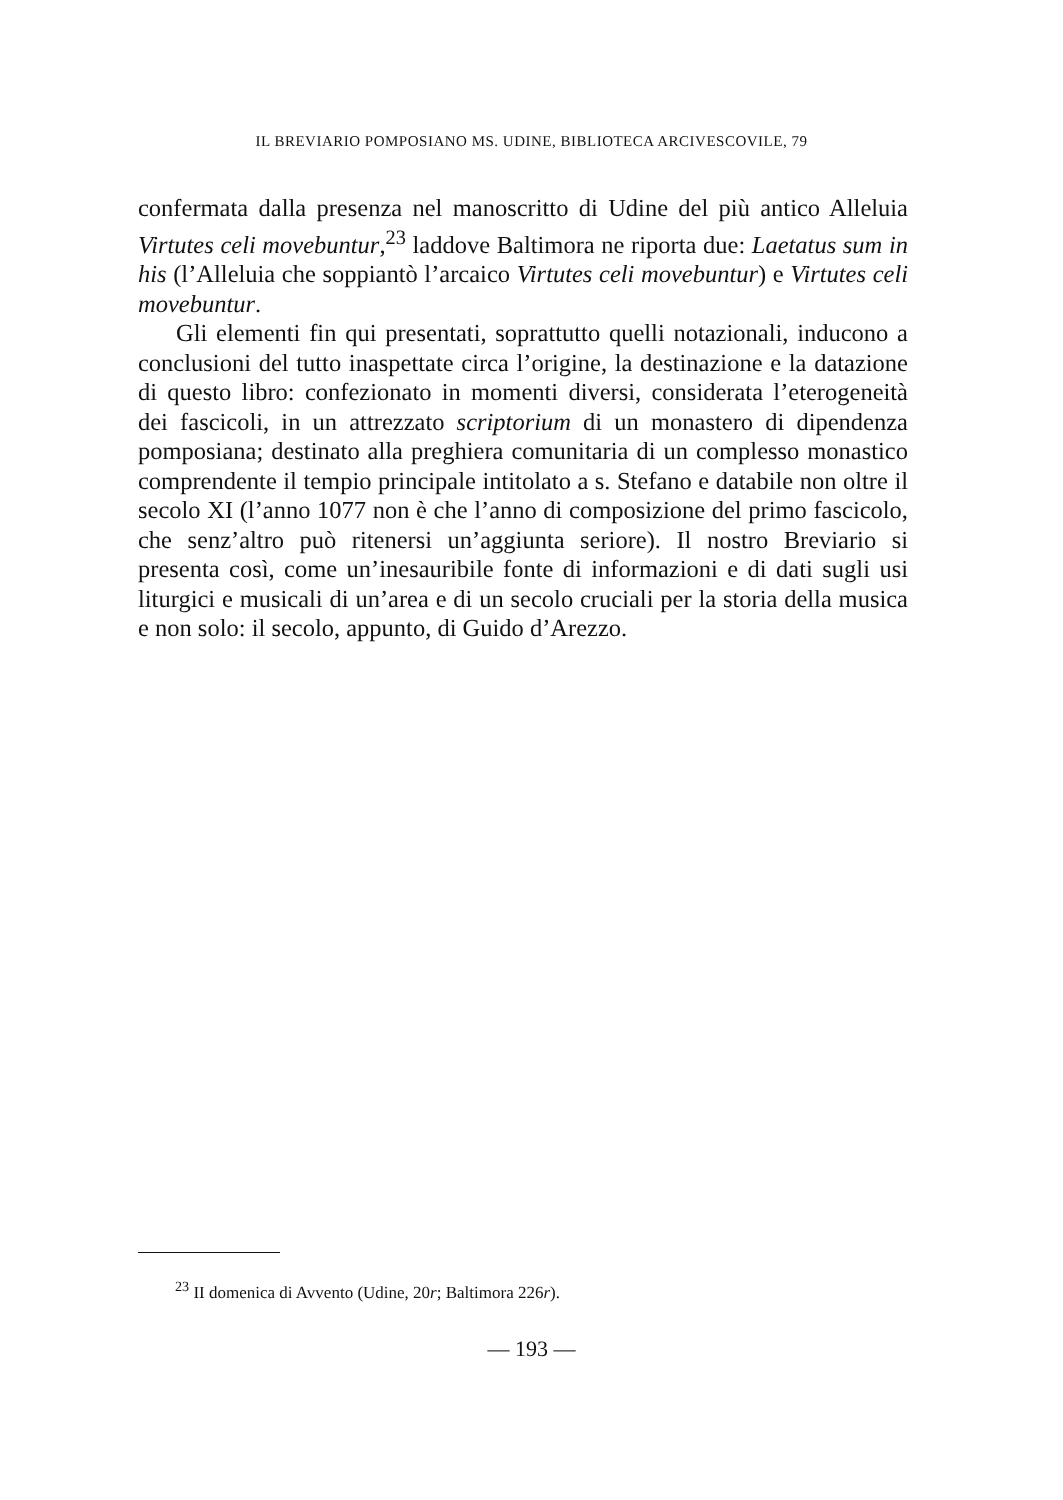IL BREVIARIO POMPOSIANO MS. UDINE, BIBLIOTECA ARCIVESCOVILE, 79
confermata dalla presenza nel manoscritto di Udine del più antico Alleluia Virtutes celi movebuntur,<sup>23</sup> laddove Baltimora ne riporta due: Laetatus sum in his (l’Alleluia che soppiantò l’arcaico Virtutes celi movebuntur) e Virtutes celi movebuntur.
Gli elementi fin qui presentati, soprattutto quelli notazionali, inducono a conclusioni del tutto inaspettate circa l’origine, la destinazione e la datazione di questo libro: confezionato in momenti diversi, considerata l’eterogeneità dei fascicoli, in un attrezzato scriptorium di un monastero di dipendenza pomposiana; destinato alla preghiera comunitaria di un complesso monastico comprendente il tempio principale intitolato a s. Stefano e databile non oltre il secolo XI (l’anno 1077 non è che l’anno di composizione del primo fascicolo, che senz’altro può ritenersi un’aggiunta seriore). Il nostro Breviario si presenta così, come un’inesauribile fonte di informazioni e di dati sugli usi liturgici e musicali di un’area e di un secolo cruciali per la storia della musica e non solo: il secolo, appunto, di Guido d’Arezzo.
<sup>23</sup> II domenica di Avvento (Udine, 20r; Baltimora 226r).
— 193 —